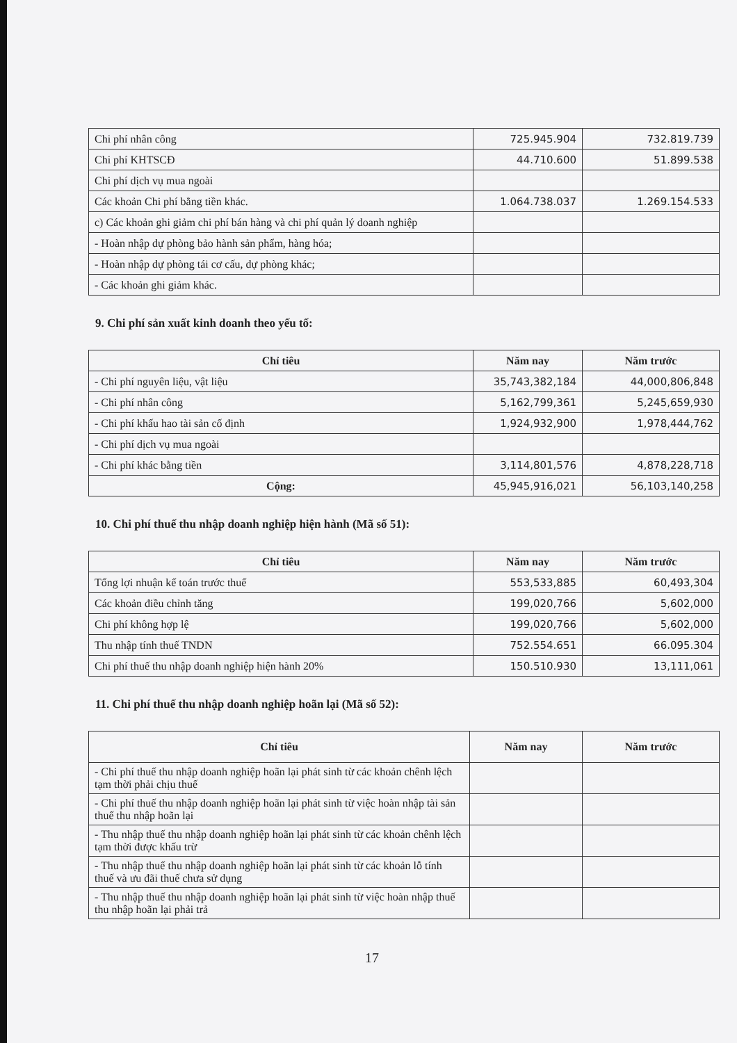| Chi phí nhân công | 725.945.904 | 732.819.739 |
| Chi phí KHTSCĐ | 44.710.600 | 51.899.538 |
| Chi phí dịch vụ mua ngoài | | |
| Các khoản Chi phí bằng tiền khác. | 1.064.738.037 | 1.269.154.533 |
| c) Các khoản ghi giảm chi phí bán hàng và chi phí quản lý doanh nghiệp | | |
| - Hoàn nhập dự phòng bảo hành sản phẩm, hàng hóa; | | |
| - Hoàn nhập dự phòng tái cơ cấu, dự phòng khác; | | |
| - Các khoản ghi giảm khác. | | |
9. Chi phí sản xuất kinh doanh theo yếu tố:
| Chỉ tiêu | Năm nay | Năm trước |
| --- | --- | --- |
| - Chi phí nguyên liệu, vật liệu | 35,743,382,184 | 44,000,806,848 |
| - Chi phí nhân công | 5,162,799,361 | 5,245,659,930 |
| - Chi phí khấu hao tài sản cố định | 1,924,932,900 | 1,978,444,762 |
| - Chi phí dịch vụ mua ngoài | | |
| - Chi phí khác bằng tiền | 3,114,801,576 | 4,878,228,718 |
| Cộng: | 45,945,916,021 | 56,103,140,258 |
10. Chi phí thuế thu nhập doanh nghiệp hiện hành (Mã số 51):
| Chỉ tiêu | Năm nay | Năm trước |
| --- | --- | --- |
| Tổng lợi nhuận kế toán trước thuế | 553,533,885 | 60,493,304 |
| Các khoản điều chỉnh tăng | 199,020,766 | 5,602,000 |
| Chi phí không hợp lệ | 199,020,766 | 5,602,000 |
| Thu nhập tính thuế TNDN | 752.554.651 | 66.095.304 |
| Chi phí thuế thu nhập doanh nghiệp hiện hành 20% | 150.510.930 | 13,111,061 |
11. Chi phí thuế thu nhập doanh nghiệp hoãn lại (Mã số 52):
| Chỉ tiêu | Năm nay | Năm trước |
| --- | --- | --- |
| - Chi phí thuế thu nhập doanh nghiệp hoãn lại phát sinh từ các khoản chênh lệch tạm thời phải chịu thuế | | |
| - Chi phí thuế thu nhập doanh nghiệp hoãn lại phát sinh từ việc hoàn nhập tài sản thuế thu nhập hoãn lại | | |
| - Thu nhập thuế thu nhập doanh nghiệp hoãn lại phát sinh từ các khoản chênh lệch tạm thời được khấu trừ | | |
| - Thu nhập thuế thu nhập doanh nghiệp hoãn lại phát sinh từ các khoản lỗ tính thuế và ưu đãi thuế chưa sử dụng | | |
| - Thu nhập thuế thu nhập doanh nghiệp hoãn lại phát sinh từ việc hoàn nhập thuế thu nhập hoãn lại phải trả | | |
17